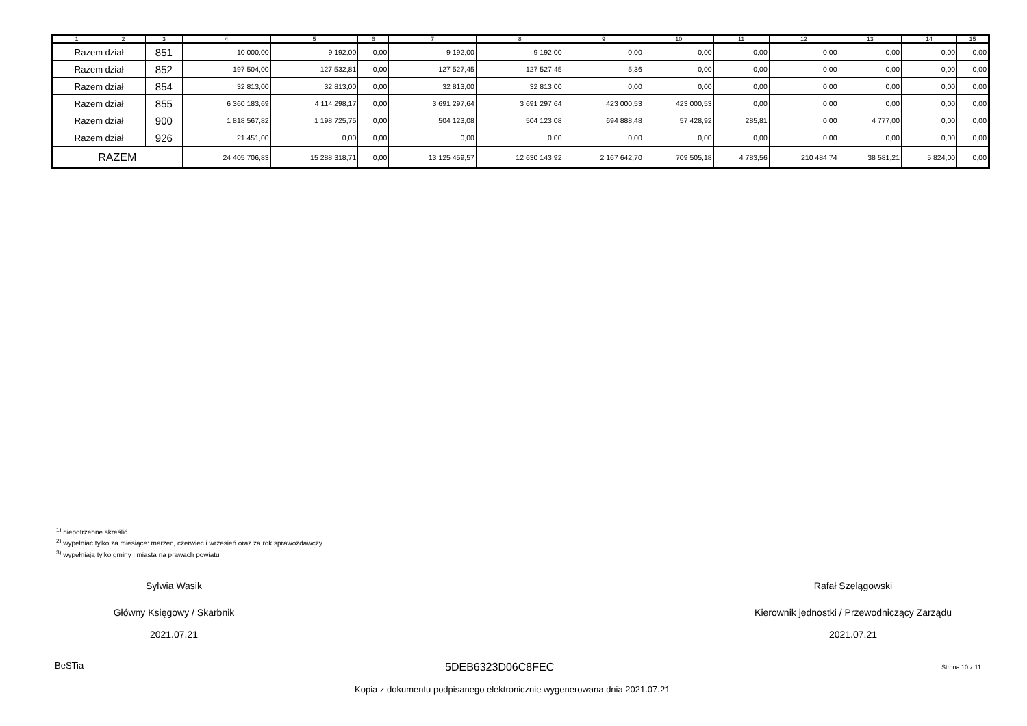| 1 | 2 | 3 | 4 | 5 | 6 | 7 | 8 | 9 | 10 | 11 | 12 | 13 | 14 | 15 |
| --- | --- | --- | --- | --- | --- | --- | --- | --- | --- | --- | --- | --- | --- | --- |
| Razem dział | | 851 | 10 000,00 | 9 192,00 | 0,00 | 9 192,00 | 9 192,00 | 0,00 | 0,00 | 0,00 | 0,00 | 0,00 | 0,00 | 0,00 |
| Razem dział | | 852 | 197 504,00 | 127 532,81 | 0,00 | 127 527,45 | 127 527,45 | 5,36 | 0,00 | 0,00 | 0,00 | 0,00 | 0,00 | 0,00 |
| Razem dział | | 854 | 32 813,00 | 32 813,00 | 0,00 | 32 813,00 | 32 813,00 | 0,00 | 0,00 | 0,00 | 0,00 | 0,00 | 0,00 | 0,00 |
| Razem dział | | 855 | 6 360 183,69 | 4 114 298,17 | 0,00 | 3 691 297,64 | 3 691 297,64 | 423 000,53 | 423 000,53 | 0,00 | 0,00 | 0,00 | 0,00 | 0,00 |
| Razem dział | | 900 | 1 818 567,82 | 1 198 725,75 | 0,00 | 504 123,08 | 504 123,08 | 694 888,48 | 57 428,92 | 285,81 | 0,00 | 4 777,00 | 0,00 | 0,00 |
| Razem dział | | 926 | 21 451,00 | 0,00 | 0,00 | 0,00 | 0,00 | 0,00 | 0,00 | 0,00 | 0,00 | 0,00 | 0,00 | 0,00 |
| RAZEM | | | 24 405 706,83 | 15 288 318,71 | 0,00 | 13 125 459,57 | 12 630 143,92 | 2 167 642,70 | 709 505,18 | 4 783,56 | 210 484,74 | 38 581,21 | 5 824,00 | 0,00 |
<sup>1)</sup> niepotrzebne skreślić
<sup>2)</sup> wypełniać tylko za miesiące: marzec, czerwiec i wrzesień oraz za rok sprawozdawczy
<sup>3)</sup> wypełniają tylko gminy i miasta na prawach powiatu
Sylwia Wasik
Główny Księgowy / Skarbnik
2021.07.21
Rafał Szelągowski
Kierownik jednostki / Przewodniczący Zarządu
2021.07.21
BeSTia 5DEB6323D06C8FEC Strona 10 z 11
Kopia z dokumentu podpisanego elektronicznie wygenerowana dnia 2021.07.21